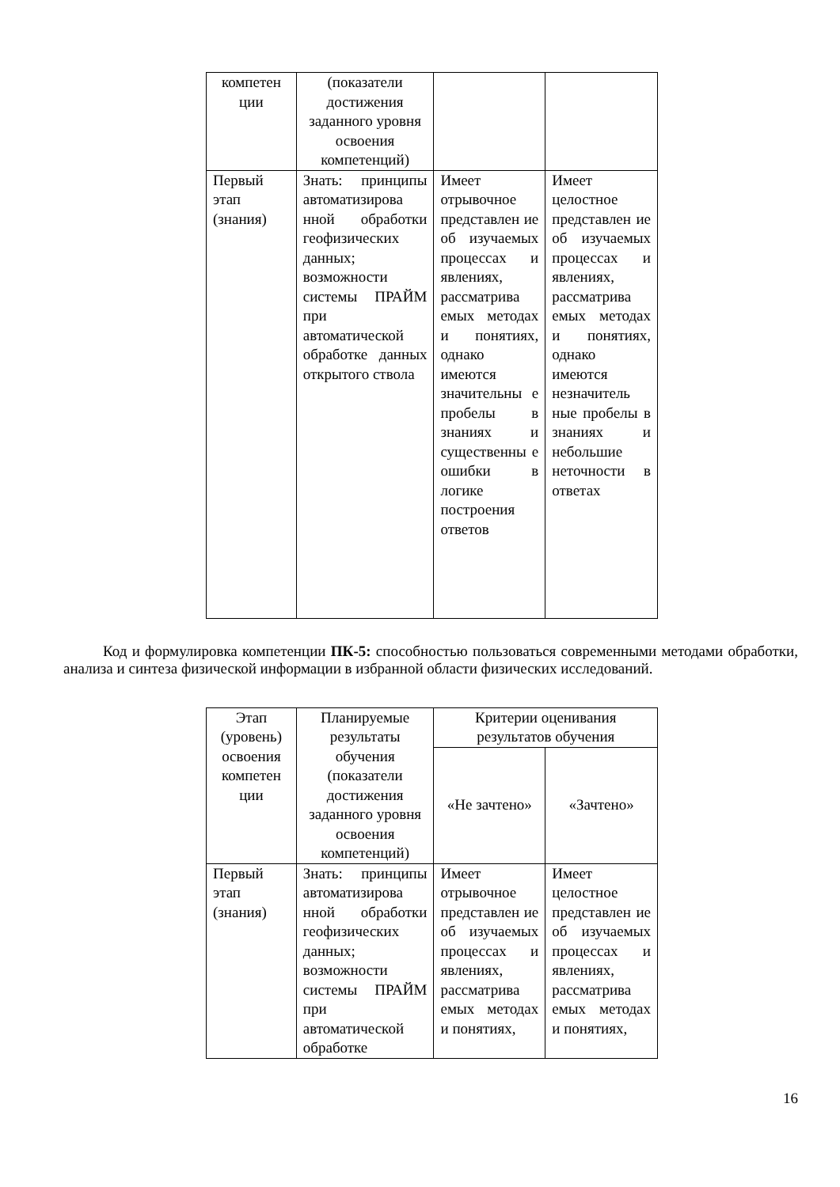| компетен ции | (показатели достижения заданного уровня освоения компетенций) | | |
| Первый этап (знания) | Знать: принципы автоматизирова нной обработки геофизических данных; возможности системы ПРАЙМ при автоматической обработке данных открытого ствола | Имеет отрывочное представлен ие об изучаемых процессах и явлениях, рассматрива емых методах и понятиях, однако имеются значительны е пробелы в знаниях и существенны е ошибки в логике построения ответов | Имеет целостное представлен ие об изучаемых процессах и явлениях, рассматрива емых методах и понятиях, однако имеются незначитель ные пробелы в знаниях и небольшие неточности в ответах |
Код и формулировка компетенции ПК-5: способностью пользоваться современными методами обработки, анализа и синтеза физической информации в избранной области физических исследований.
| Этап (уровень) освоения компетен ции | Планируемые результаты обучения (показатели достижения заданного уровня освоения компетенций) | Критерии оценивания результатов обучения | |
| --- | --- | --- | --- |
| | | «Не зачтено» | «Зачтено» |
| Первый этап (знания) | Знать: принципы автоматизирова нной обработки геофизических данных; возможности системы ПРАЙМ при автоматической обработке | Имеет отрывочное представлен ие об изучаемых процессах и явлениях, рассматрива емых методах и понятиях, | Имеет целостное представлен ие об изучаемых процессах и явлениях, рассматрива емых методах и понятиях, |
16